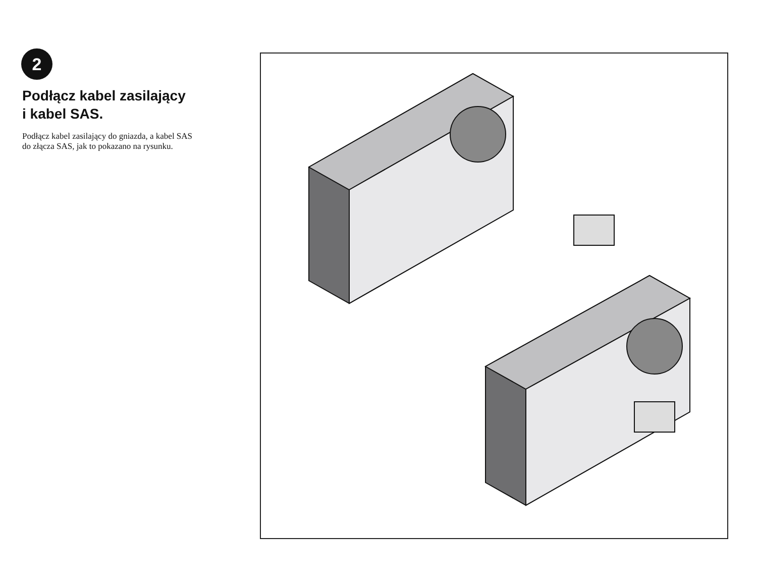2
Podłącz kabel zasilający
i kabel SAS.
Podłącz kabel zasilający do gniazda, a kabel SAS
do złącza SAS, jak to pokazano na rysunku.